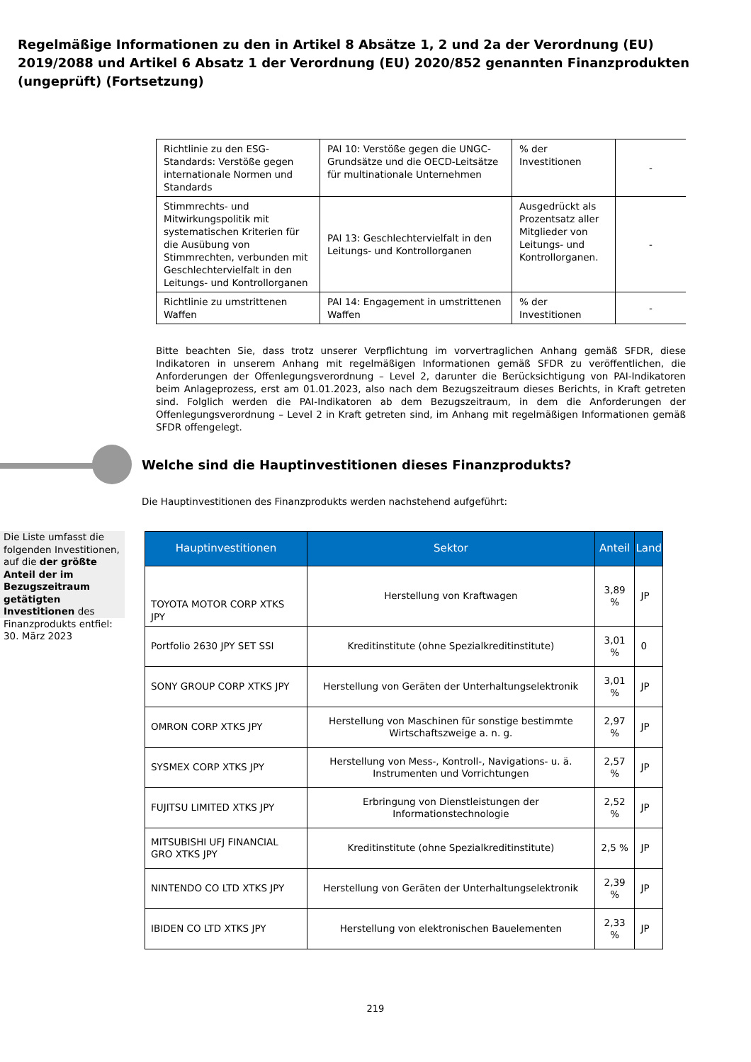Regelmäßige Informationen zu den in Artikel 8 Absätze 1, 2 und 2a der Verordnung (EU) 2019/2088 und Artikel 6 Absatz 1 der Verordnung (EU) 2020/852 genannten Finanzprodukten (ungeprüft) (Fortsetzung)
| Richtlinie zu den ESG-Standards: Verstöße gegen internationale Normen und Standards | PAI 10: Verstöße gegen die UNGC-Grundsätze und die OECD-Leitsätze für multinationale Unternehmen | % der Investitionen | - |
| Stimmrechts- und Mitwirkungspolitik mit systematischen Kriterien für die Ausübung von Stimmrechten, verbunden mit Geschlechtervielfalt in den Leitungs- und Kontrollorganen | PAI 13: Geschlechtervielfalt in den Leitungs- und Kontrollorganen | Ausgedrückt als Prozentsatz aller Mitglieder von Leitungs- und Kontrollorganen. | - |
| Richtlinie zu umstrittenen Waffen | PAI 14: Engagement in umstrittenen Waffen | % der Investitionen | - |
Bitte beachten Sie, dass trotz unserer Verpflichtung im vorvertraglichen Anhang gemäß SFDR, diese Indikatoren in unserem Anhang mit regelmäßigen Informationen gemäß SFDR zu veröffentlichen, die Anforderungen der Offenlegungsverordnung – Level 2, darunter die Berücksichtigung von PAI-Indikatoren beim Anlageprozess, erst am 01.01.2023, also nach dem Bezugszeitraum dieses Berichts, in Kraft getreten sind. Folglich werden die PAI-Indikatoren ab dem Bezugszeitraum, in dem die Anforderungen der Offenlegungsverordnung – Level 2 in Kraft getreten sind, im Anhang mit regelmäßigen Informationen gemäß SFDR offengelegt.
Welche sind die Hauptinvestitionen dieses Finanzprodukts?
Die Hauptinvestitionen des Finanzprodukts werden nachstehend aufgeführt:
Die Liste umfasst die folgenden Investitionen, auf die der größte Anteil der im Bezugszeitraum getätigten Investitionen des Finanzprodukts entfiel: 30. März 2023
| Hauptinvestitionen | Sektor | Anteil | Land |
| --- | --- | --- | --- |
| TOYOTA MOTOR CORP XTKS JPY | Herstellung von Kraftwagen | 3,89 % | JP |
| Portfolio 2630 JPY SET SSI | Kreditinstitute (ohne Spezialkreditinstitute) | 3,01 % | 0 |
| SONY GROUP CORP XTKS JPY | Herstellung von Geräten der Unterhaltungselektronik | 3,01 % | JP |
| OMRON CORP XTKS JPY | Herstellung von Maschinen für sonstige bestimmte Wirtschaftszweige a. n. g. | 2,97 % | JP |
| SYSMEX CORP XTKS JPY | Herstellung von Mess-, Kontroll-, Navigations- u. ä. Instrumenten und Vorrichtungen | 2,57 % | JP |
| FUJITSU LIMITED XTKS JPY | Erbringung von Dienstleistungen der Informationstechnologie | 2,52 % | JP |
| MITSUBISHI UFJ FINANCIAL GRO XTKS JPY | Kreditinstitute (ohne Spezialkreditinstitute) | 2,5 % | JP |
| NINTENDO CO LTD XTKS JPY | Herstellung von Geräten der Unterhaltungselektronik | 2,39 % | JP |
| IBIDEN CO LTD XTKS JPY | Herstellung von elektronischen Bauelementen | 2,33 % | JP |
219